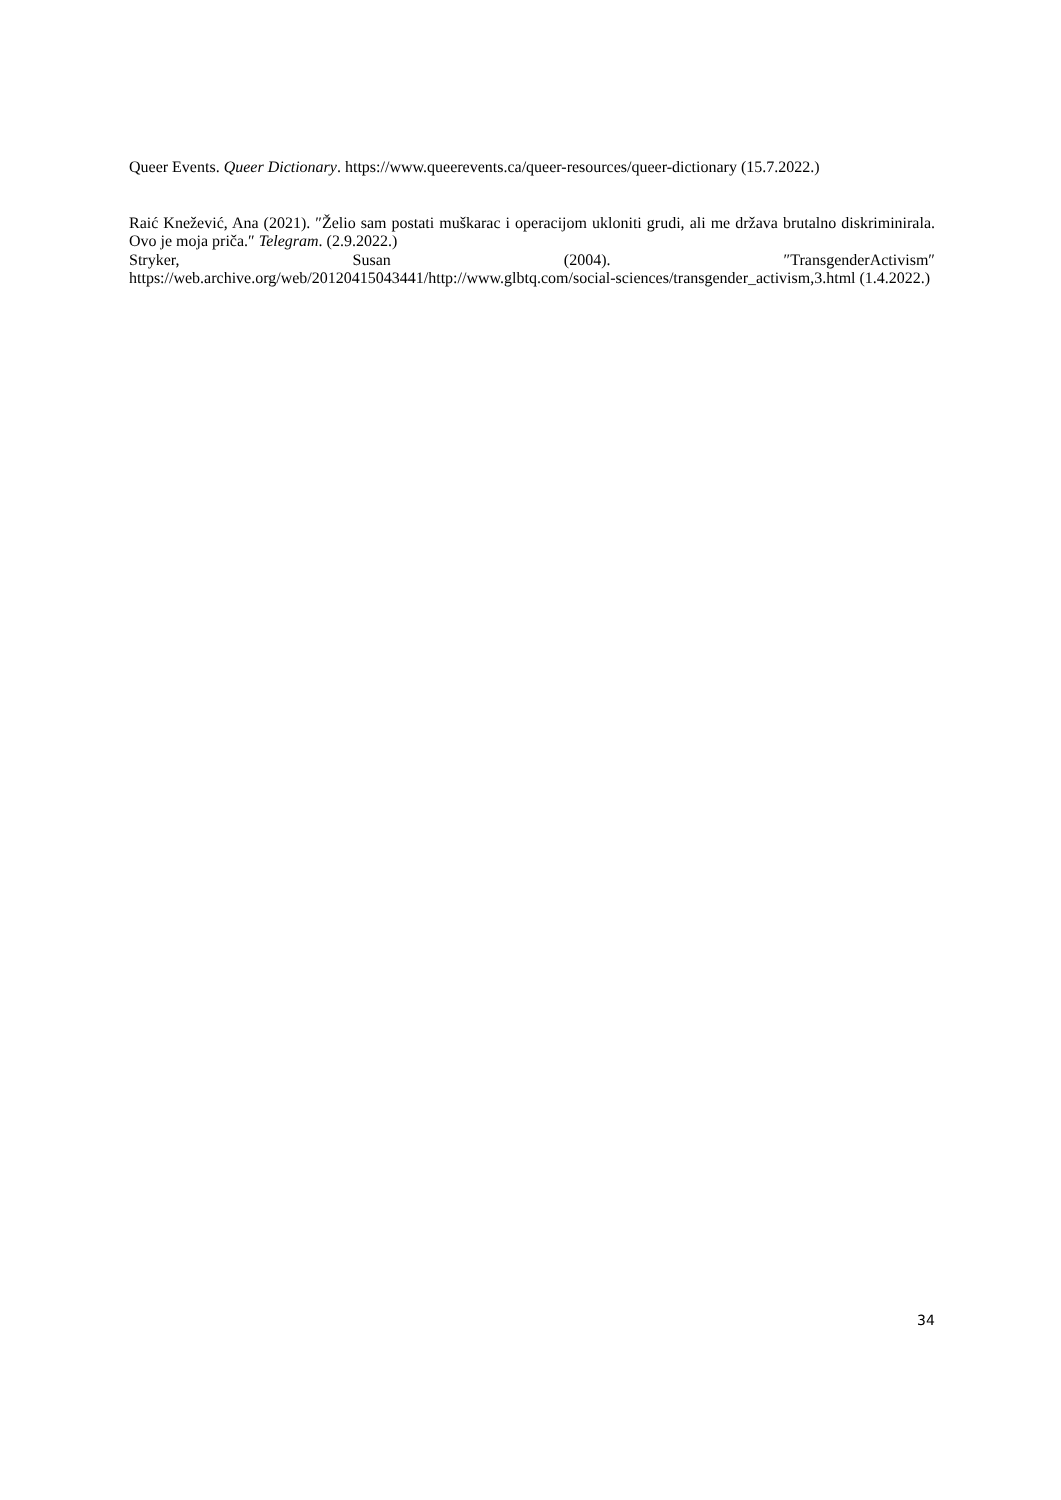Queer Events. Queer Dictionary. https://www.queerevents.ca/queer-resources/queer-dictionary (15.7.2022.)
Raić Knežević, Ana (2021). ″Želio sam postati muškarac i operacijom ukloniti grudi, ali me država brutalno diskriminirala. Ovo je moja priča.″ Telegram. (2.9.2022.)
Stryker, Susan (2004). ″TransgenderActivism″
https://web.archive.org/web/20120415043441/http://www.glbtq.com/social-sciences/transgender_activism,3.html (1.4.2022.)
34